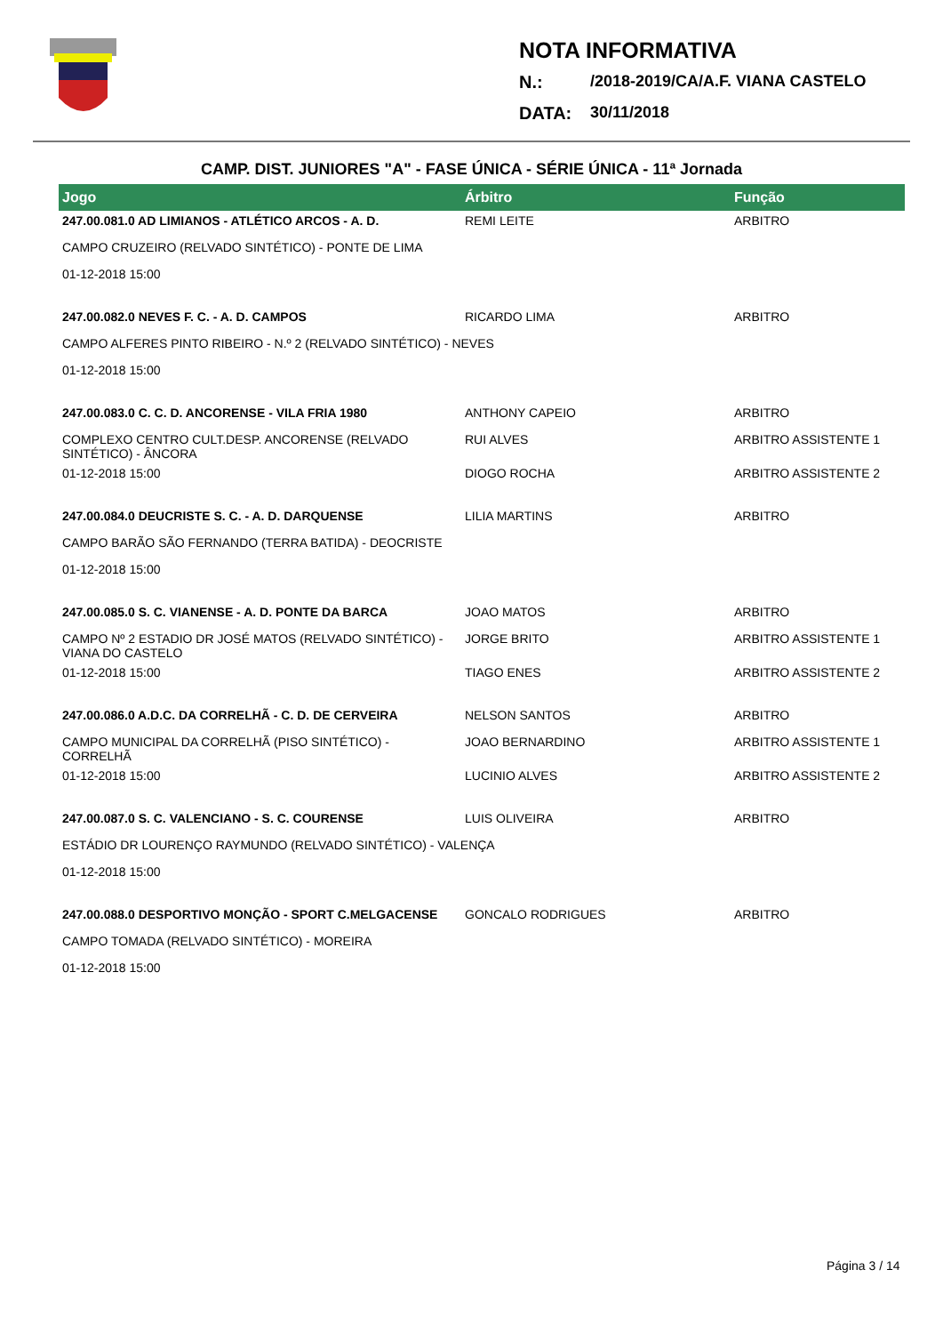NOTA INFORMATIVA
N.: /2018-2019/CA/A.F. VIANA CASTELO
DATA: 30/11/2018
CAMP. DIST. JUNIORES "A" - FASE ÚNICA - SÉRIE ÚNICA - 11ª Jornada
| Jogo | Árbitro | Função |
| --- | --- | --- |
| 247.00.081.0 AD LIMIANOS - ATLÉTICO ARCOS - A. D. | REMI LEITE | ARBITRO |
| CAMPO CRUZEIRO (RELVADO SINTÉTICO) - PONTE DE LIMA | | |
| 01-12-2018 15:00 | | |
| 247.00.082.0 NEVES F. C. - A. D. CAMPOS | RICARDO LIMA | ARBITRO |
| CAMPO ALFERES PINTO RIBEIRO - N.º 2 (RELVADO SINTÉTICO) - NEVES | | |
| 01-12-2018 15:00 | | |
| 247.00.083.0 C. C. D. ANCORENSE - VILA FRIA 1980 | ANTHONY CAPEIO | ARBITRO |
| COMPLEXO CENTRO CULT.DESP. ANCORENSE (RELVADO SINTÉTICO) - ÂNCORA | RUI ALVES | ARBITRO ASSISTENTE 1 |
| 01-12-2018 15:00 | DIOGO ROCHA | ARBITRO ASSISTENTE 2 |
| 247.00.084.0 DEUCRISTE S. C. - A. D. DARQUENSE | LILIA MARTINS | ARBITRO |
| CAMPO BARÃO SÃO FERNANDO (TERRA BATIDA) - DEOCRISTE | | |
| 01-12-2018 15:00 | | |
| 247.00.085.0 S. C. VIANENSE - A. D. PONTE DA BARCA | JOAO MATOS | ARBITRO |
| CAMPO Nº 2 ESTADIO DR JOSÉ MATOS (RELVADO SINTÉTICO) - VIANA DO CASTELO | JORGE BRITO | ARBITRO ASSISTENTE 1 |
| 01-12-2018 15:00 | TIAGO ENES | ARBITRO ASSISTENTE 2 |
| 247.00.086.0 A.D.C. DA CORRELHÃ - C. D. DE CERVEIRA | NELSON SANTOS | ARBITRO |
| CAMPO MUNICIPAL DA CORRELHÃ (PISO SINTÉTICO) - CORRELHÃ | JOAO BERNARDINO | ARBITRO ASSISTENTE 1 |
| 01-12-2018 15:00 | LUCINIO ALVES | ARBITRO ASSISTENTE 2 |
| 247.00.087.0 S. C. VALENCIANO - S. C. COURENSE | LUIS OLIVEIRA | ARBITRO |
| ESTÁDIO DR LOURENÇO RAYMUNDO (RELVADO SINTÉTICO) - VALENÇA | | |
| 01-12-2018 15:00 | | |
| 247.00.088.0 DESPORTIVO MONÇÃO - SPORT C.MELGACENSE | GONCALO RODRIGUES | ARBITRO |
| CAMPO TOMADA (RELVADO SINTÉTICO) - MOREIRA | | |
| 01-12-2018 15:00 | | |
Página 3 / 14